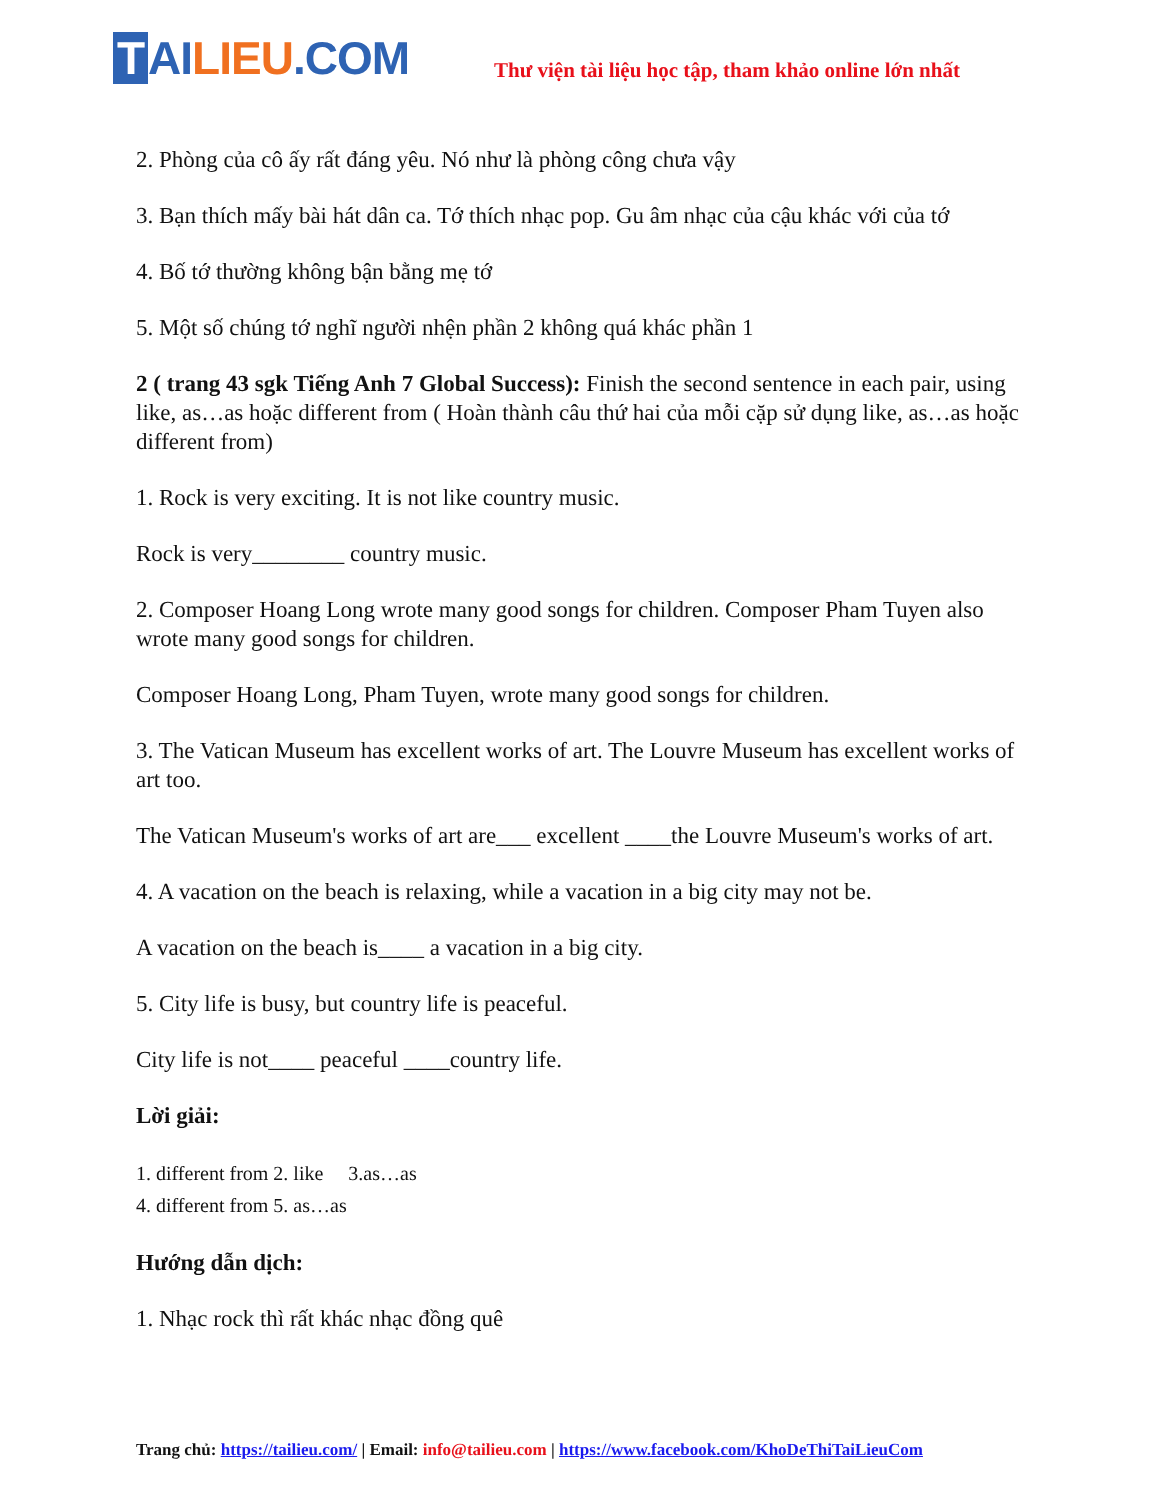T AI LIEU.COM
Thư viện tài liệu học tập, tham khảo online lớn nhất
2. Phòng của cô ấy rất đáng yêu. Nó như là phòng công chưa vậy
3. Bạn thích mấy bài hát dân ca. Tớ thích nhạc pop. Gu âm nhạc của cậu khác với của tớ
4. Bố tớ thường không bận bằng mẹ tớ
5. Một số chúng tớ nghĩ người nhện phần 2 không quá khác phần 1
2 ( trang 43 sgk Tiếng Anh 7 Global Success): Finish the second sentence in each pair, using like, as…as hoặc different from ( Hoàn thành câu thứ hai của mỗi cặp sử dụng like, as…as hoặc different from)
1. Rock is very exciting. It is not like country music.
Rock is very________ country music.
2. Composer Hoang Long wrote many good songs for children. Composer Pham Tuyen also wrote many good songs for children.
Composer Hoang Long, Pham Tuyen, wrote many good songs for children.
3. The Vatican Museum has excellent works of art. The Louvre Museum has excellent works of art too.
The Vatican Museum's works of art are___ excellent ____the Louvre Museum's works of art.
4. A vacation on the beach is relaxing, while a vacation in a big city may not be.
A vacation on the beach is____ a vacation in a big city.
5. City life is busy, but country life is peaceful.
City life is not____ peaceful ____country life.
Lời giải:
1. different from 2. like 3.as…as
4. different from 5. as…as
Hướng dẫn dịch:
1. Nhạc rock thì rất khác nhạc đồng quê
Trang chủ: https://tailieu.com/ | Email: info@tailieu.com | https://www.facebook.com/KhoDeThiTaiLieuCom